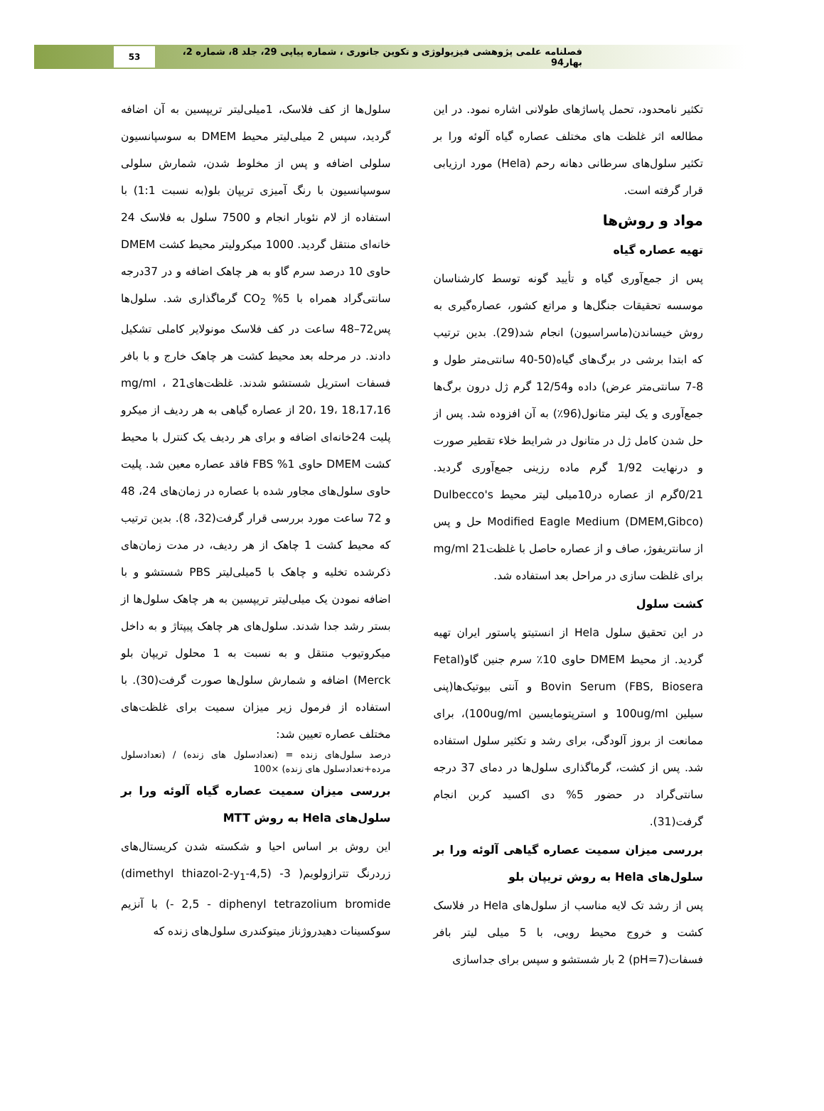فصلنامه علمی پژوهشی فیزیولوژی و تکوین جانوری ، شماره پیاپی 29، جلد 8، شماره 2، بهار94
53
تکثیر نامحدود، تحمل پاساژهای طولانی اشاره نمود. در این مطالعه اثر غلظت های مختلف عصاره گیاه آلوئه ورا بر تکثیر سلول‌های سرطانی دهانه رحم (Hela) مورد ارزیابی قرار گرفته است.
مواد و روش‌ها
تهیه عصاره گیاه
پس از جمع‌آوری گیاه و تأیید گونه توسط کارشناسان موسسه تحقیقات جنگل‌ها و مراتع کشور، عصاره‌گیری به روش خیساندن(ماسراسیون) انجام شد(29). بدین ترتیب که ابتدا برشی در برگ‌های گیاه(50-40 سانتی‌متر طول و 8-7 سانتی‌متر عرض) داده و12/54 گرم ژل درون برگ‌ها جمع‌آوری و یک لیتر متانول(96٪) به آن افزوده شد. پس از حل شدن کامل ژل در متانول در شرایط خلاء تقطیر صورت و درنهایت 1/92 گرم ماده رزینی جمع‌آوری گردید. 0/21گرم از عصاره در10میلی لیتر محیط Dulbecco's Modified Eagle Medium (DMEM,Gibco) حل و پس از سانتریفوژ، صاف و از عصاره حاصل با غلظت21 mg/ml برای غلظت سازی در مراحل بعد استفاده شد.
کشت سلول
در این تحقیق سلول Hela از انستیتو پاستور ایران تهیه گردید. از محیط DMEM حاوی 10٪ سرم جنین گاو(Fetal Bovin Serum (FBS, Biosera و آنتی بیوتیک‌ها(پنی سیلین 100ug/ml و استرپتومایسین 100ug/ml)، برای ممانعت از بروز آلودگی، برای رشد و تکثیر سلول استفاده شد. پس از کشت، گرماگذاری سلول‌ها در دمای 37 درجه سانتی‌گراد در حضور 5% دی اکسید کربن انجام گرفت(31).
بررسی میزان سمیت عصاره گیاهی آلوئه ورا بر سلول‌های Hela به روش تریپان بلو
پس از رشد تک لایه مناسب از سلول‌های Hela در فلاسک کشت و خروج محیط رویی، با 5 میلی لیتر بافر فسفات(pH=7) 2 بار شستشو و سپس برای جداسازی
سلول‌ها از کف فلاسک، 1میلی‌لیتر تریپسین به آن اضافه گردید، سپس 2 میلی‌لیتر محیط DMEM به سوسپانسیون سلولی اضافه و پس از مخلوط شدن، شمارش سلولی سوسپانسیون با رنگ آمیزی تریپان بلو(به نسبت 1:1) با استفاده از لام نئوبار انجام و 7500 سلول به فلاسک 24 خانه‌ای منتقل گردید. 1000 میکرولیتر محیط کشت DMEM حاوی 10 درصد سرم گاو به هر چاهک اضافه و در 37درجه سانتی‌گراد همراه با 5% CO<sub>2</sub> گرماگذاری شد. سلول‌ها پس72–48 ساعت در کف فلاسک مونولایر کاملی تشکیل دادند. در مرحله بعد محیط کشت هر چاهک خارج و با بافر فسفات استریل شستشو شدند. غلظت‌های21 mg/ml ، 20، 19، 18،17،16 از عصاره گیاهی به هر ردیف از میکرو پلیت 24خانه‌ای اضافه و برای هر ردیف یک کنترل با محیط کشت DMEM حاوی 1% FBS فاقد عصاره معین شد. پلیت حاوی سلول‌های مجاور شده با عصاره در زمان‌های 24، 48 و 72 ساعت مورد بررسی قرار گرفت(32، 8). بدین ترتیب که محیط کشت 1 چاهک از هر ردیف، در مدت زمان‌های ذکرشده تخلیه و چاهک با 5میلی‌لیتر PBS شستشو و با اضافه نمودن یک میلی‌لیتر تریپسین به هر چاهک سلول‌ها از بستر رشد جدا شدند. سلول‌های هر چاهک پیپتاژ و به داخل میکروتیوب منتقل و به نسبت به 1 محلول تریپان بلو Merck) اضافه و شمارش سلول‌ها صورت گرفت(30). با استفاده از فرمول زیر میزان سمیت برای غلظت‌های مختلف عصاره تعیین شد:
درصد سلول‌های زنده = (تعدادسلول های زنده) / (تعدادسلول مرده+تعدادسلول های زنده) ×100
بررسی میزان سمیت عصاره گیاه آلوئه ورا بر سلول‌های Hela به روش MTT
این روش بر اساس احیا و شکسته شدن کریستال‌های زردرنگ تترازولویم( 3- (4,5-dimethyl thiazol-2-y<sub>1</sub>) 2,5 - diphenyl tetrazolium bromide -) با آنزیم سوکسینات دهیدروژناز میتوکندری سلول‌های زنده که